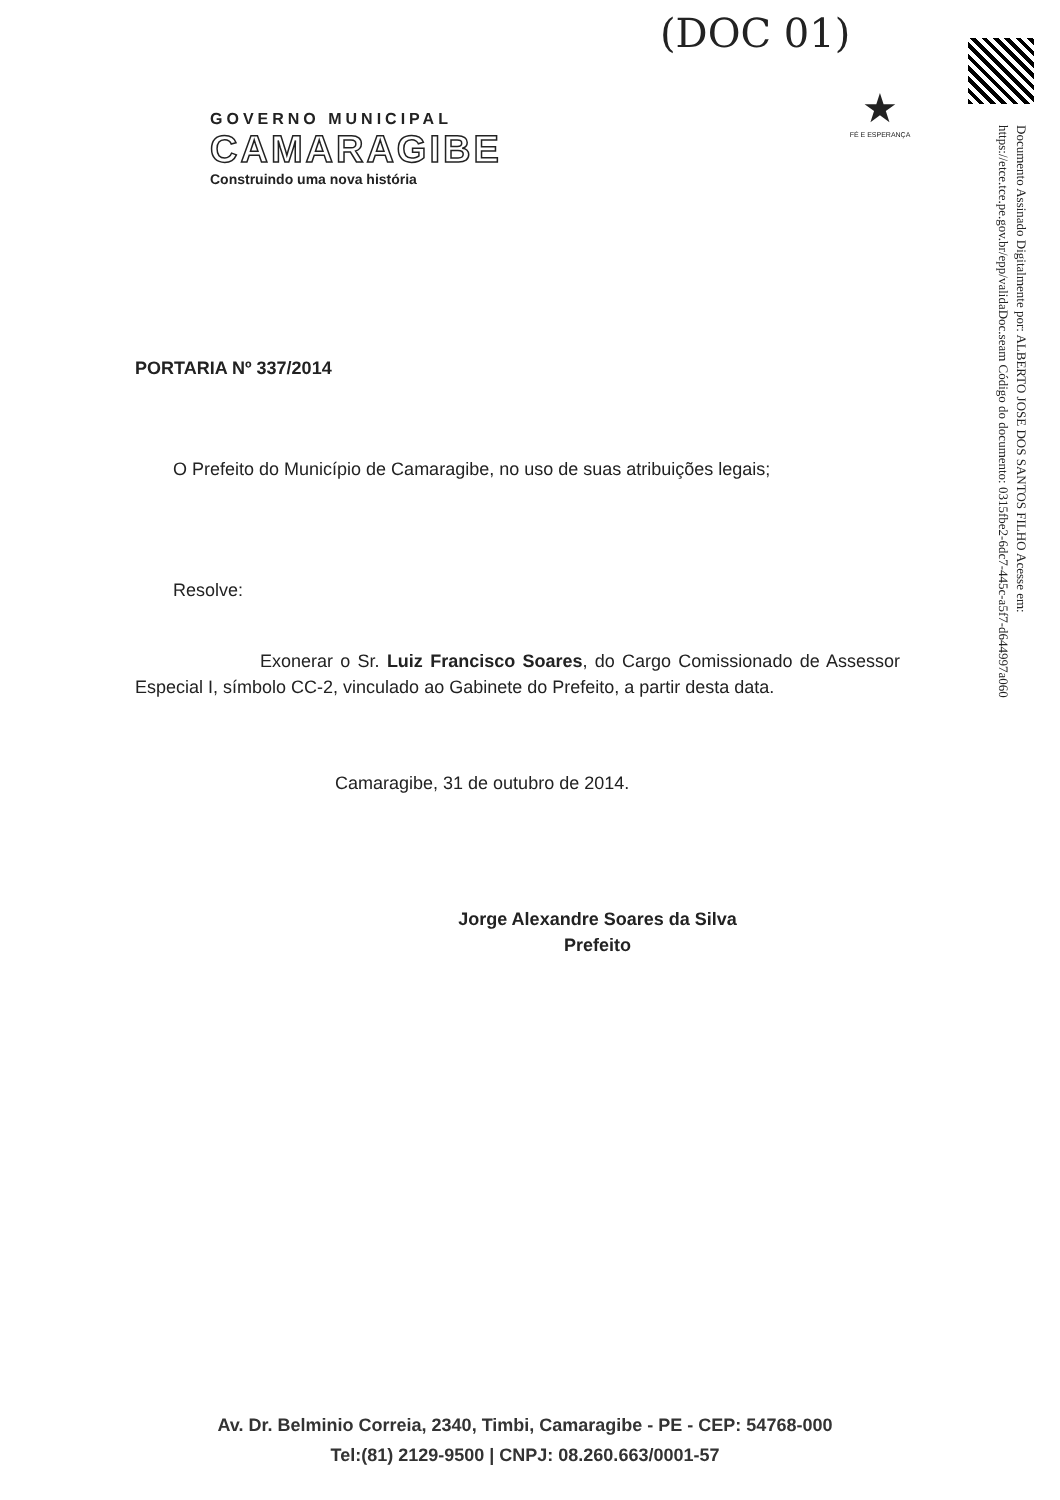(DOC 01)
Documento Assinado Digitalmente por: ALBERTO JOSE DOS SANTOS FILHO Acesse em: https://etce.tce.pe.gov.br/epp/validaDoc.seam Código do documento: 0315fbe2-6dc7-445c-a5f7-d644997a060
GOVERNO MUNICIPAL
CAMARAGIBE
Construindo uma nova história
★
FÉ E ESPERANÇA
PORTARIA Nº 337/2014
O Prefeito do Município de Camaragibe, no uso de suas atribuições legais;
Resolve:
Exonerar o Sr. Luiz Francisco Soares, do Cargo Comissionado de Assessor Especial I, símbolo CC-2, vinculado ao Gabinete do Prefeito, a partir desta data.
Camaragibe, 31 de outubro de 2014.
Jorge Alexandre Soares da Silva
Prefeito
Av. Dr. Belminio Correia, 2340, Timbi, Camaragibe - PE - CEP: 54768-000
Tel:(81) 2129-9500 | CNPJ: 08.260.663/0001-57